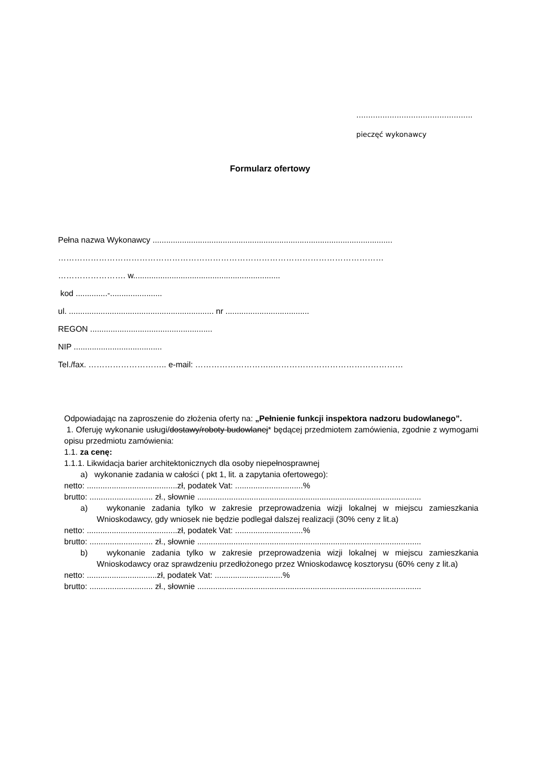………………………………………….
pieczęć wykonawcy
Formularz ofertowy
Pełna nazwa Wykonawcy ..........................................................................................................
…………………………………………………………………………………………………………
……………………. w.................................................................
kod ..............-.......................
ul. ................................................................ nr .....................................
REGON ......................................................
NIP .......................................
Tel./fax. ……………………….. e-mail: ………………………..…………………………………………
Odpowiadając na zaproszenie do złożenia oferty na: „Pełnienie funkcji inspektora nadzoru budowlanego”.
1. Oferuję wykonanie usługi/dostawy/roboty budowlanej* będącej przedmiotem zamówienia, zgodnie z wymogami opisu przedmiotu zamówienia:
1.1. za cenę:
1.1.1. Likwidacja barier architektonicznych dla osoby niepełnosprawnej
a) wykonanie zadania w całości ( pkt 1, lit. a zapytania ofertowego):
netto: ........................................zł, podatek Vat: ..............................%
brutto: ............................ zł., słownie ...................................................................................................
a) wykonanie zadania tylko w zakresie przeprowadzenia wizji lokalnej w miejscu zamieszkania Wnioskodawcy, gdy wniosek nie będzie podlegał dalszej realizacji (30% ceny z lit.a)
netto: ........................................zł, podatek Vat: ..............................%
brutto: ............................ zł., słownie ...................................................................................................
b) wykonanie zadania tylko w zakresie przeprowadzenia wizji lokalnej w miejscu zamieszkania Wnioskodawcy oraz sprawdzeniu przedłożonego przez Wnioskodawcę kosztorysu (60% ceny z lit.a)
netto: ...............................zł, podatek Vat: ..............................%
brutto: ............................ zł., słownie ...................................................................................................